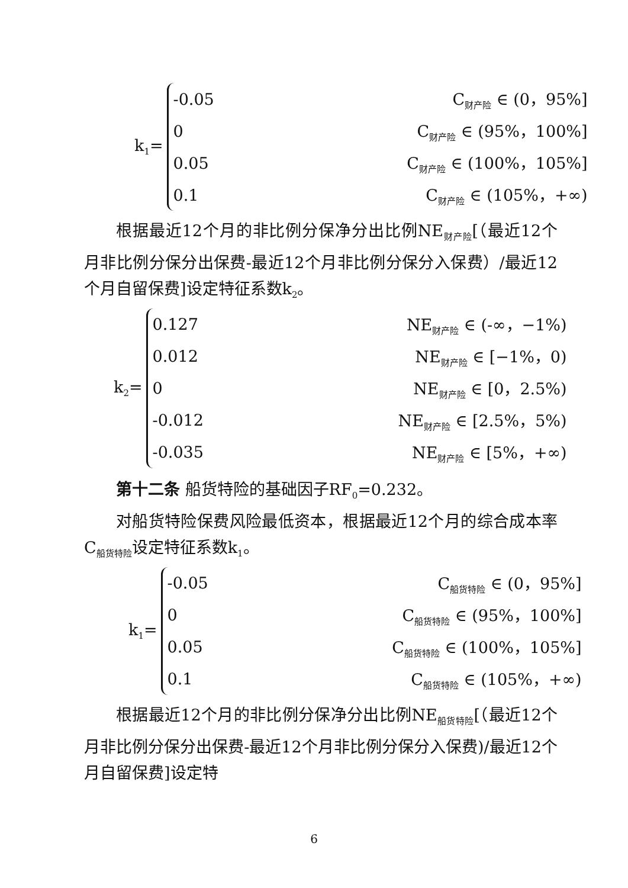k<sub>1</sub>=
-0.05 C<sub>财产险</sub> ∈ (0，95%]
0 C<sub>财产险</sub> ∈ (95%，100%]
0.05 C<sub>财产险</sub> ∈ (100%，105%]
0.1 C<sub>财产险</sub> ∈ (105%，+∞)
根据最近12个月的非比例分保净分出比例NE<sub>财产险</sub>[（最近12个月非比例分保分出保费-最近12个月非比例分保分入保费）/最近12个月自留保费]设定特征系数k<sub>2</sub>。
k<sub>2</sub>=
0.127 NE<sub>财产险</sub> ∈ (-∞，−1%)
0.012 NE<sub>财产险</sub> ∈ [−1%，0)
0 NE<sub>财产险</sub> ∈ [0，2.5%)
-0.012 NE<sub>财产险</sub> ∈ [2.5%，5%)
-0.035 NE<sub>财产险</sub> ∈ [5%，+∞)
第十二条 船货特险的基础因子RF<sub>0</sub>=0.232。
对船货特险保费风险最低资本，根据最近12个月的综合成本率C<sub>船货特险</sub>设定特征系数k<sub>1</sub>。
k<sub>1</sub>=
-0.05 C<sub>船货特险</sub> ∈ (0，95%]
0 C<sub>船货特险</sub> ∈ (95%，100%]
0.05 C<sub>船货特险</sub> ∈ (100%，105%]
0.1 C<sub>船货特险</sub> ∈ (105%，+∞)
根据最近12个月的非比例分保净分出比例NE<sub>船货特险</sub>[（最近12个月非比例分保分出保费-最近12个月非比例分保分入保费)/最近12个月自留保费]设定特
6